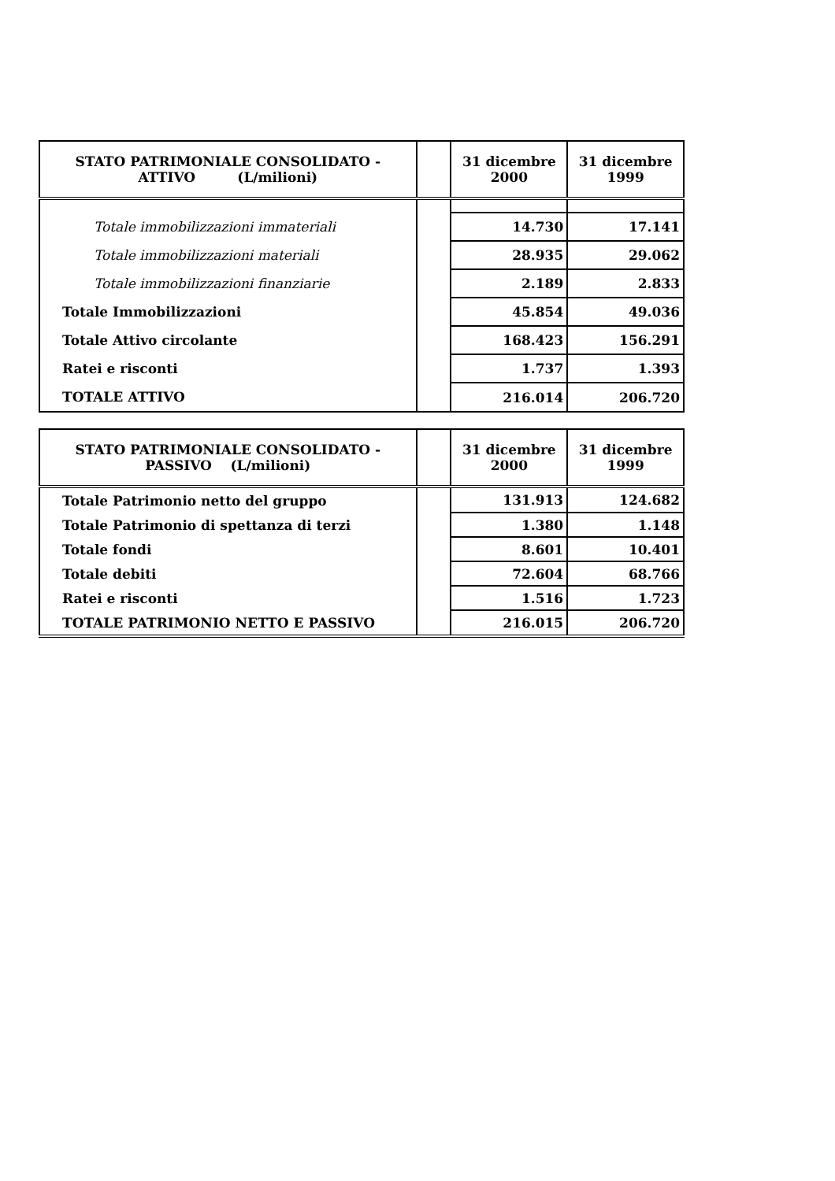| STATO PATRIMONIALE CONSOLIDATO - ATTIVO (L/milioni) | | 31 dicembre 2000 | 31 dicembre 1999 |
| --- | --- | --- | --- |
| Totale immobilizzazioni immateriali | | 14.730 | 17.141 |
| Totale immobilizzazioni materiali | | 28.935 | 29.062 |
| Totale immobilizzazioni finanziarie | | 2.189 | 2.833 |
| Totale Immobilizzazioni | | 45.854 | 49.036 |
| Totale Attivo circolante | | 168.423 | 156.291 |
| Ratei e risconti | | 1.737 | 1.393 |
| TOTALE ATTIVO | | 216.014 | 206.720 |
| STATO PATRIMONIALE CONSOLIDATO - PASSIVO (L/milioni) | | 31 dicembre 2000 | 31 dicembre 1999 |
| --- | --- | --- | --- |
| Totale Patrimonio netto del gruppo | | 131.913 | 124.682 |
| Totale Patrimonio di spettanza di terzi | | 1.380 | 1.148 |
| Totale fondi | | 8.601 | 10.401 |
| Totale debiti | | 72.604 | 68.766 |
| Ratei e risconti | | 1.516 | 1.723 |
| TOTALE PATRIMONIO NETTO E PASSIVO | | 216.015 | 206.720 |